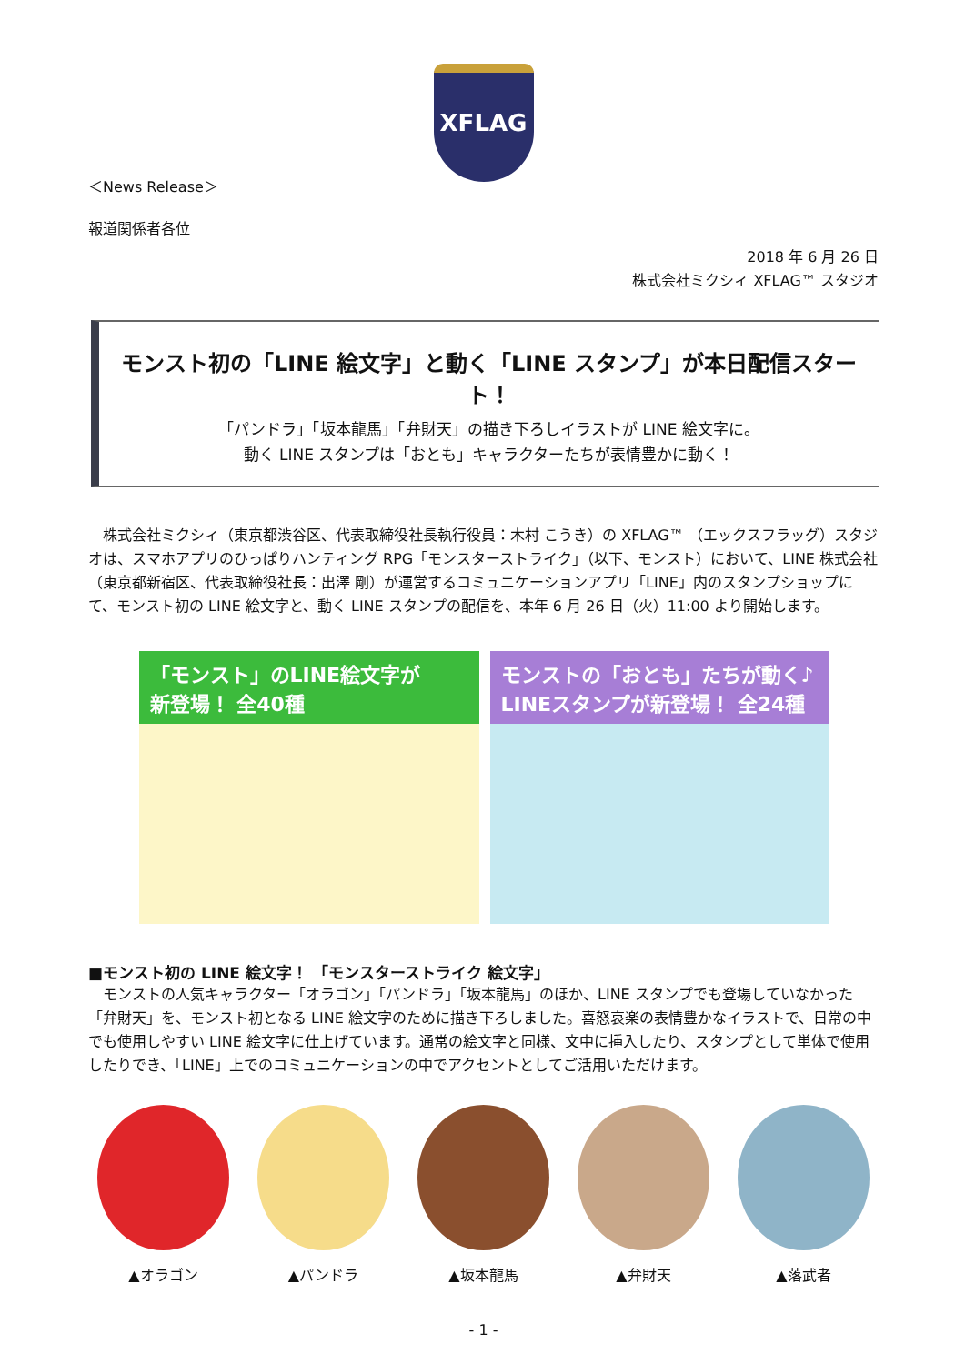XFLAG
＜News Release＞
報道関係者各位
2018 年 6 月 26 日
株式会社ミクシィ XFLAG™ スタジオ
モンスト初の「LINE 絵文字」と動く「LINE スタンプ」が本日配信スタート！
「パンドラ」「坂本龍馬」「弁財天」の描き下ろしイラストが LINE 絵文字に。
動く LINE スタンプは「おとも」キャラクターたちが表情豊かに動く！
　株式会社ミクシィ（東京都渋谷区、代表取締役社長執行役員：木村 こうき）の XFLAG™ （エックスフラッグ）スタジオは、スマホアプリのひっぱりハンティング RPG「モンスターストライク」（以下、モンスト）において、LINE 株式会社（東京都新宿区、代表取締役社長：出澤 剛）が運営するコミュニケーションアプリ「LINE」内のスタンプショップにて、モンスト初の LINE 絵文字と、動く LINE スタンプの配信を、本年 6 月 26 日（火）11:00 より開始します。
「モンスト」のLINE絵文字が
新登場！ 全40種
モンストの「おとも」たちが動く♪
LINEスタンプが新登場！ 全24種
■モンスト初の LINE 絵文字！ 「モンスターストライク 絵文字」
　モンストの人気キャラクター「オラゴン」「パンドラ」「坂本龍馬」のほか、LINE スタンプでも登場していなかった「弁財天」を、モンスト初となる LINE 絵文字のために描き下ろしました。喜怒哀楽の表情豊かなイラストで、日常の中でも使用しやすい LINE 絵文字に仕上げています。通常の絵文字と同様、文中に挿入したり、スタンプとして単体で使用したりでき、「LINE」上でのコミュニケーションの中でアクセントとしてご活用いただけます。
▲オラゴン ▲パンドラ ▲坂本龍馬 ▲弁財天 ▲落武者
- 1 -